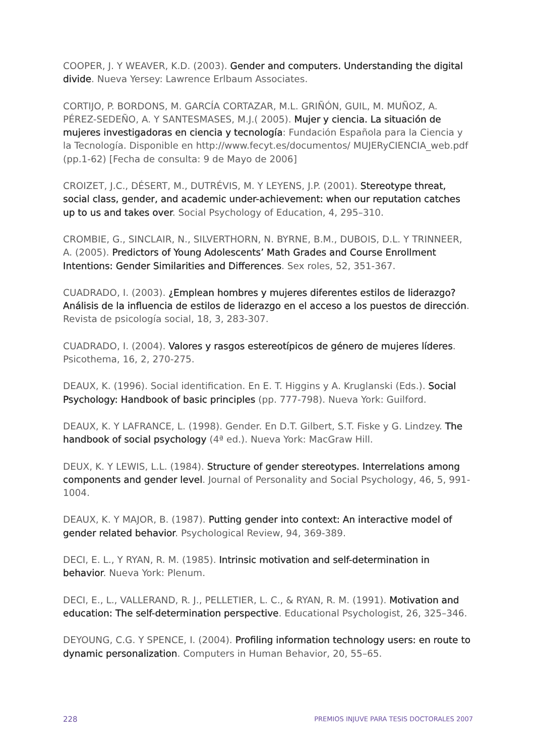COOPER, J. Y WEAVER, K.D. (2003). Gender and computers. Understanding the digital divide. Nueva Yersey: Lawrence Erlbaum Associates.
CORTIJO, P. BORDONS, M. GARCÍA CORTAZAR, M.L. GRIÑÓN, GUIL, M. MUÑOZ, A. PÉREZ-SEDEÑO, A. Y SANTESMASES, M.J.( 2005). Mujer y ciencia. La situación de mujeres investigadoras en ciencia y tecnología: Fundación Española para la Ciencia y la Tecnología. Disponible en http://www.fecyt.es/documentos/ MUJERyCIENCIA_web.pdf (pp.1-62) [Fecha de consulta: 9 de Mayo de 2006]
CROIZET, J.C., DÉSERT, M., DUTRÉVIS, M. Y LEYENS, J.P. (2001). Stereotype threat, social class, gender, and academic under-achievement: when our reputation catches up to us and takes over. Social Psychology of Education, 4, 295–310.
CROMBIE, G., SINCLAIR, N., SILVERTHORN, N. BYRNE, B.M., DUBOIS, D.L. Y TRINNEER, A. (2005). Predictors of Young Adolescents’ Math Grades and Course Enrollment Intentions: Gender Similarities and Differences. Sex roles, 52, 351-367.
CUADRADO, I. (2003). ¿Emplean hombres y mujeres diferentes estilos de liderazgo? Análisis de la influencia de estilos de liderazgo en el acceso a los puestos de dirección. Revista de psicología social, 18, 3, 283-307.
CUADRADO, I. (2004). Valores y rasgos estereotípicos de género de mujeres líderes. Psicothema, 16, 2, 270-275.
DEAUX, K. (1996). Social identification. En E. T. Higgins y A. Kruglanski (Eds.). Social Psychology: Handbook of basic principles (pp. 777-798). Nueva York: Guilford.
DEAUX, K. Y LAFRANCE, L. (1998). Gender. En D.T. Gilbert, S.T. Fiske y G. Lindzey. The handbook of social psychology (4ª ed.). Nueva York: MacGraw Hill.
DEUX, K. Y LEWIS, L.L. (1984). Structure of gender stereotypes. Interrelations among components and gender level. Journal of Personality and Social Psychology, 46, 5, 991-1004.
DEAUX, K. Y MAJOR, B. (1987). Putting gender into context: An interactive model of gender related behavior. Psychological Review, 94, 369-389.
DECI, E. L., Y RYAN, R. M. (1985). Intrinsic motivation and self-determination in behavior. Nueva York: Plenum.
DECI, E., L., VALLERAND, R. J., PELLETIER, L. C., & RYAN, R. M. (1991). Motivation and education: The self-determination perspective. Educational Psychologist, 26, 325–346.
DEYOUNG, C.G. Y SPENCE, I. (2004). Profiling information technology users: en route to dynamic personalization. Computers in Human Behavior, 20, 55–65.
228 PREMIOS INJUVE PARA TESIS DOCTORALES 2007